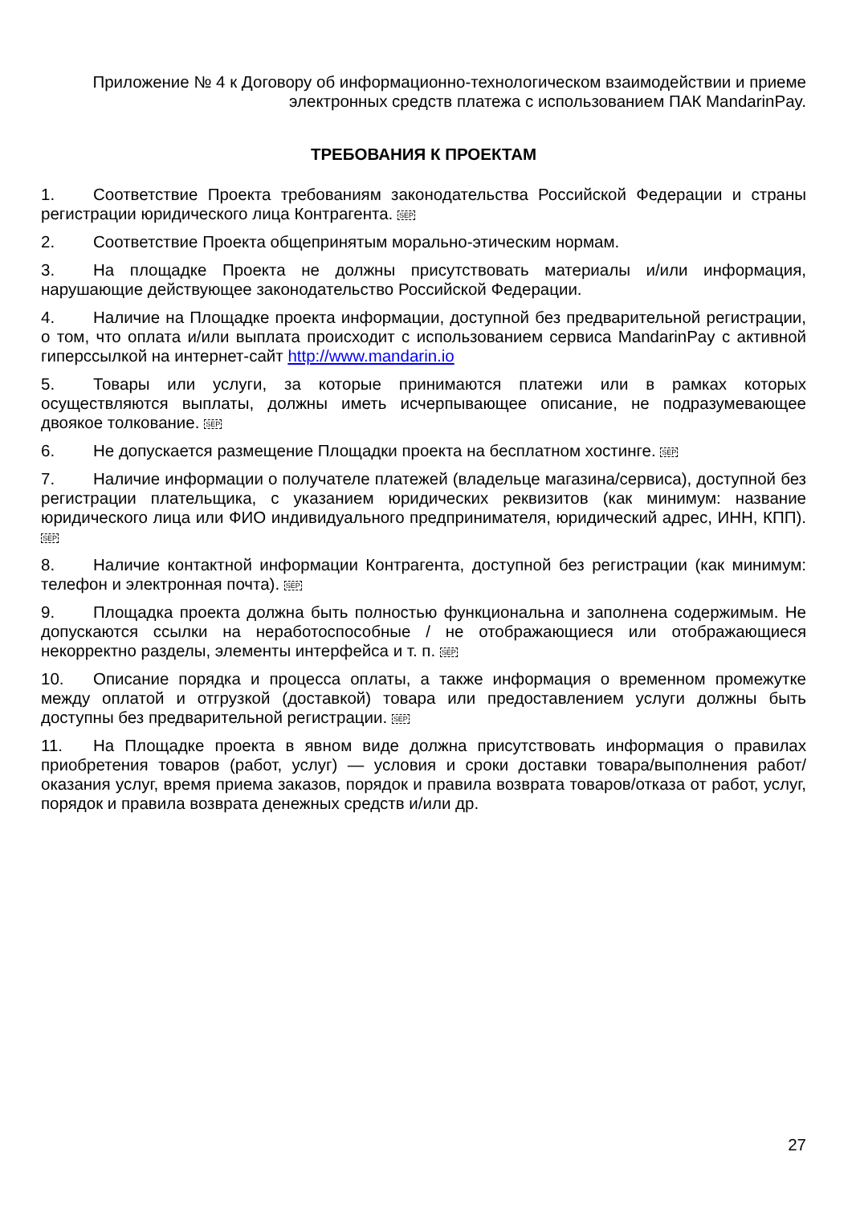Приложение № 4 к Договору об информационно-технологическом взаимодействии и приеме электронных средств платежа с использованием ПАК MandarinPay.
ТРЕБОВАНИЯ К ПРОЕКТАМ
1. Соответствие Проекта требованиям законодательства Российской Федерации и страны регистрации юридического лица Контрагента. SEP
2. Соответствие Проекта общепринятым морально-этическим нормам.
3. На площадке Проекта не должны присутствовать материалы и/или информация, нарушающие действующее законодательство Российской Федерации.
4. Наличие на Площадке проекта информации, доступной без предварительной регистрации, о том, что оплата и/или выплата происходит с использованием сервиса MandarinPay с активной гиперссылкой на интернет-сайт http://www.mandarin.io
5. Товары или услуги, за которые принимаются платежи или в рамках которых осуществляются выплаты, должны иметь исчерпывающее описание, не подразумевающее двоякое толкование. SEP
6. Не допускается размещение Площадки проекта на бесплатном хостинге. SEP
7. Наличие информации о получателе платежей (владельце магазина/сервиса), доступной без регистрации плательщика, с указанием юридических реквизитов (как минимум: название юридического лица или ФИО индивидуального предпринимателя, юридический адрес, ИНН, КПП). SEP
8. Наличие контактной информации Контрагента, доступной без регистрации (как минимум: телефон и электронная почта). SEP
9. Площадка проекта должна быть полностью функциональна и заполнена содержимым. Не допускаются ссылки на неработоспособные / не отображающиеся или отображающиеся некорректно разделы, элементы интерфейса и т. п. SEP
10. Описание порядка и процесса оплаты, а также информация о временном промежутке между оплатой и отгрузкой (доставкой) товара или предоставлением услуги должны быть доступны без предварительной регистрации. SEP
11. На Площадке проекта в явном виде должна присутствовать информация о правилах приобретения товаров (работ, услуг) — условия и сроки доставки товара/выполнения работ/оказания услуг, время приема заказов, порядок и правила возврата товаров/отказа от работ, услуг, порядок и правила возврата денежных средств и/или др.
27